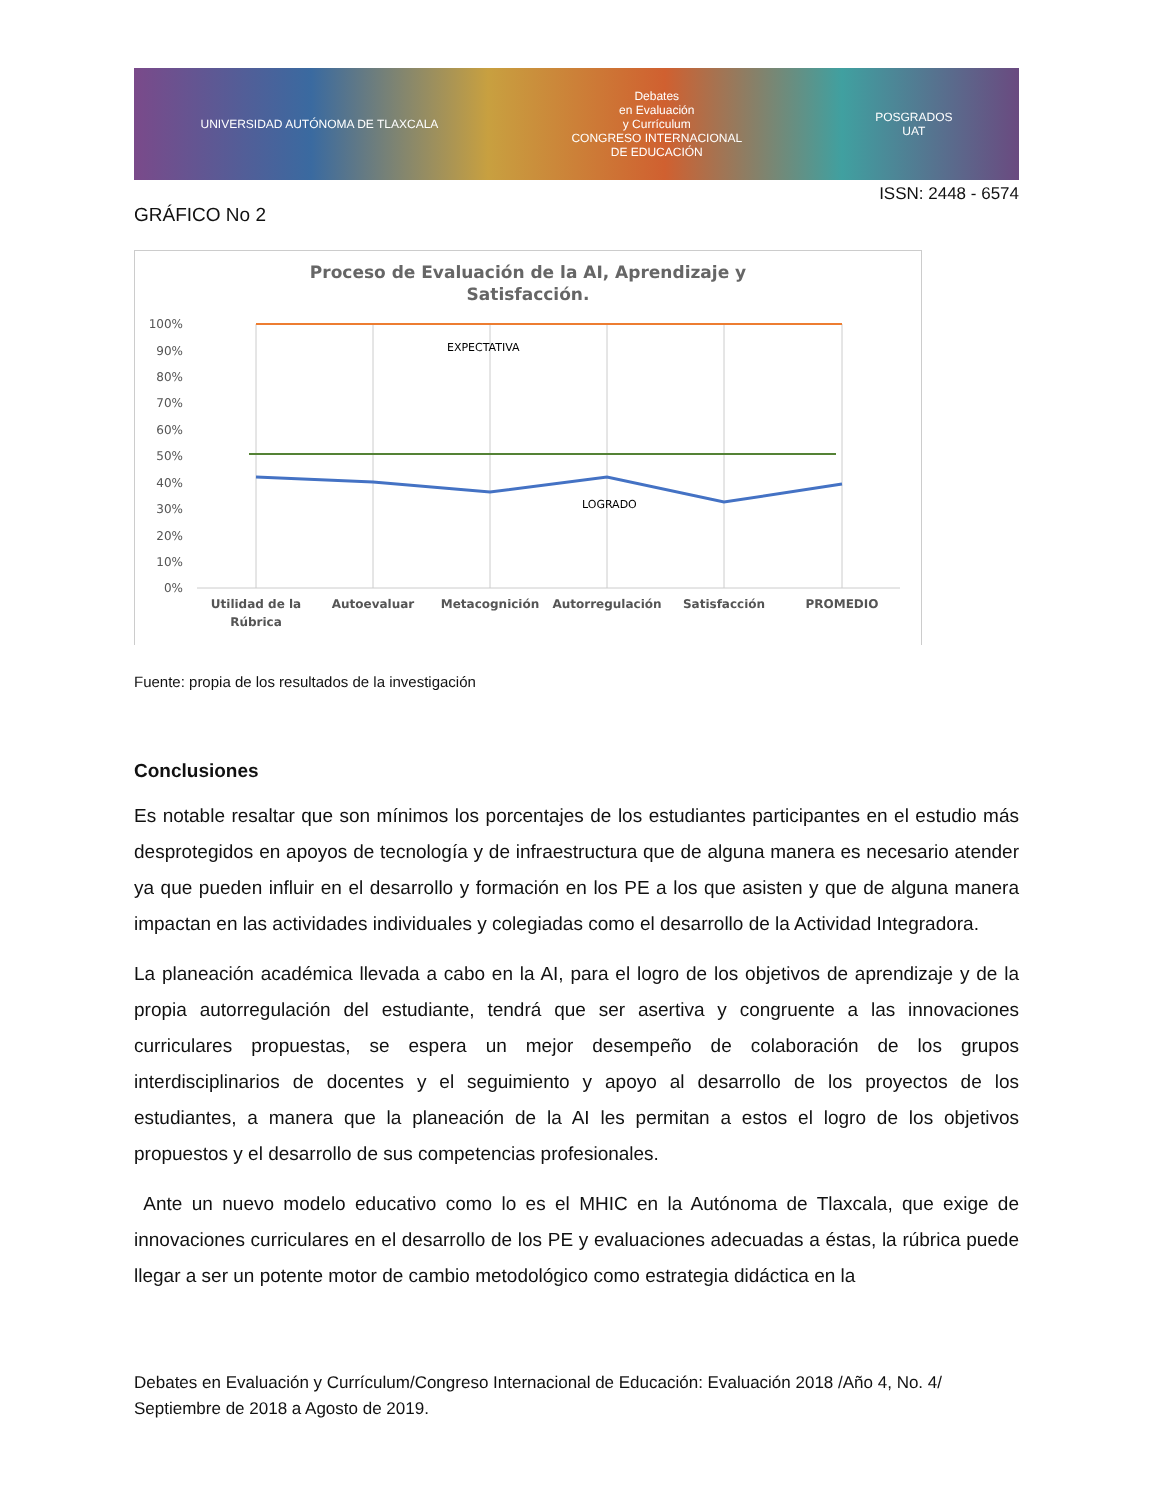UNIVERSIDAD AUTÓNOMA DE TLAXCALA
Debates
en Evaluación
y Currículum
CONGRESO INTERNACIONAL
DE EDUCACIÓN
POSGRADOS
UAT
ISSN: 2448 - 6574
GRÁFICO No 2
Proceso de Evaluación de la AI, Aprendizaje y
Satisfacción.
100%
90%
80%
70%
60%
50%
40%
30%
20%
10%
0%
EXPECTATIVA
LOGRADO
Utilidad de la
Rúbrica
Autoevaluar
Metacognición
Autorregulación
Satisfacción
PROMEDIO
Fuente: propia de los resultados de la investigación
Conclusiones
Es notable resaltar que son mínimos los porcentajes de los estudiantes participantes en el estudio más desprotegidos en apoyos de tecnología y de infraestructura que de alguna manera es necesario atender ya que pueden influir en el desarrollo y formación en los PE a los que asisten y que de alguna manera impactan en las actividades individuales y colegiadas como el desarrollo de la Actividad Integradora.
La planeación académica llevada a cabo en la AI, para el logro de los objetivos de aprendizaje y de la propia autorregulación del estudiante, tendrá que ser asertiva y congruente a las innovaciones curriculares propuestas, se espera un mejor desempeño de colaboración de los grupos interdisciplinarios de docentes y el seguimiento y apoyo al desarrollo de los proyectos de los estudiantes, a manera que la planeación de la AI les permitan a estos el logro de los objetivos propuestos y el desarrollo de sus competencias profesionales.
Ante un nuevo modelo educativo como lo es el MHIC en la Autónoma de Tlaxcala, que exige de innovaciones curriculares en el desarrollo de los PE y evaluaciones adecuadas a éstas, la rúbrica puede llegar a ser un potente motor de cambio metodológico como estrategia didáctica en la
Debates en Evaluación y Currículum/Congreso Internacional de Educación: Evaluación 2018 /Año 4, No. 4/ Septiembre de 2018 a Agosto de 2019.